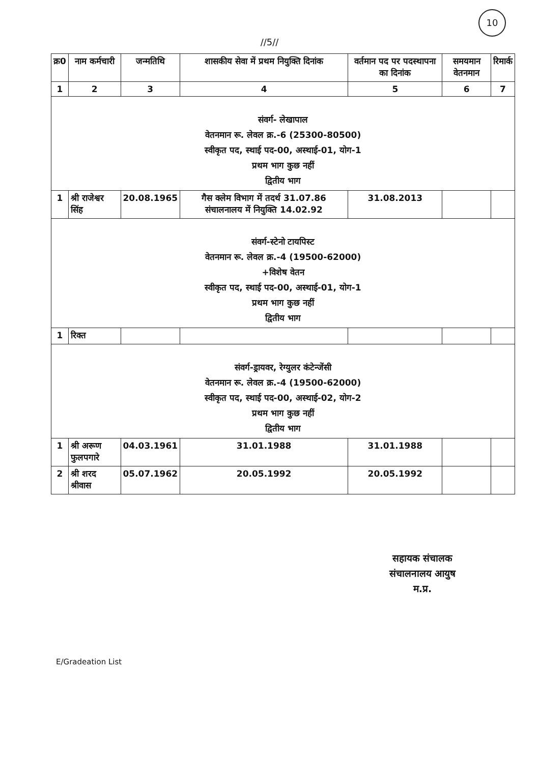10
//5//
| क्र0 | नाम कर्मचारी | जन्मतिथि | शासकीय सेवा में प्रथम नियुक्ति दिनांक | वर्तमान पद पर पदस्थापना का दिनांक | समयमान वेतनमान | रिमार्क |
| --- | --- | --- | --- | --- | --- | --- |
| 1 | 2 | 3 | 4 | 5 | 6 | 7 |
| संवर्ग- लेखापाल वेतनमान रू. लेवल क्र.-6 (25300-80500) स्वीकृत पद, स्थाई पद-00, अस्थाई-01, योग-1 प्रथम भाग कुछ नहीं द्वितीय भाग | | | | | | |
| 1 | श्री राजेश्वर सिंह | 20.08.1965 | गैस क्लेम विभाग में तदर्थ 31.07.86 संचालनालय में नियुक्ति 14.02.92 | 31.08.2013 | | |
| संवर्ग-स्टेनो टायपिस्ट वेतनमान रू. लेवल क्र.-4 (19500-62000) +विशेष वेतन स्वीकृत पद, स्थाई पद-00, अस्थाई-01, योग-1 प्रथम भाग कुछ नहीं द्वितीय भाग | | | | | | |
| 1 | रिक्त | | | | | |
| संवर्ग-ड्रायवर, रेग्युलर कंटेन्जेंसी वेतनमान रू. लेवल क्र.-4 (19500-62000) स्वीकृत पद, स्थाई पद-00, अस्थाई-02, योग-2 प्रथम भाग कुछ नहीं द्वितीय भाग | | | | | | |
| 1 | श्री अरूण फुलपगारे | 04.03.1961 | 31.01.1988 | 31.01.1988 | | |
| 2 | श्री शरद श्रीवास | 05.07.1962 | 20.05.1992 | 20.05.1992 | | |
सहायक संचालक
संचालनालय आयुष
म.प्र.
E/Gradeation List